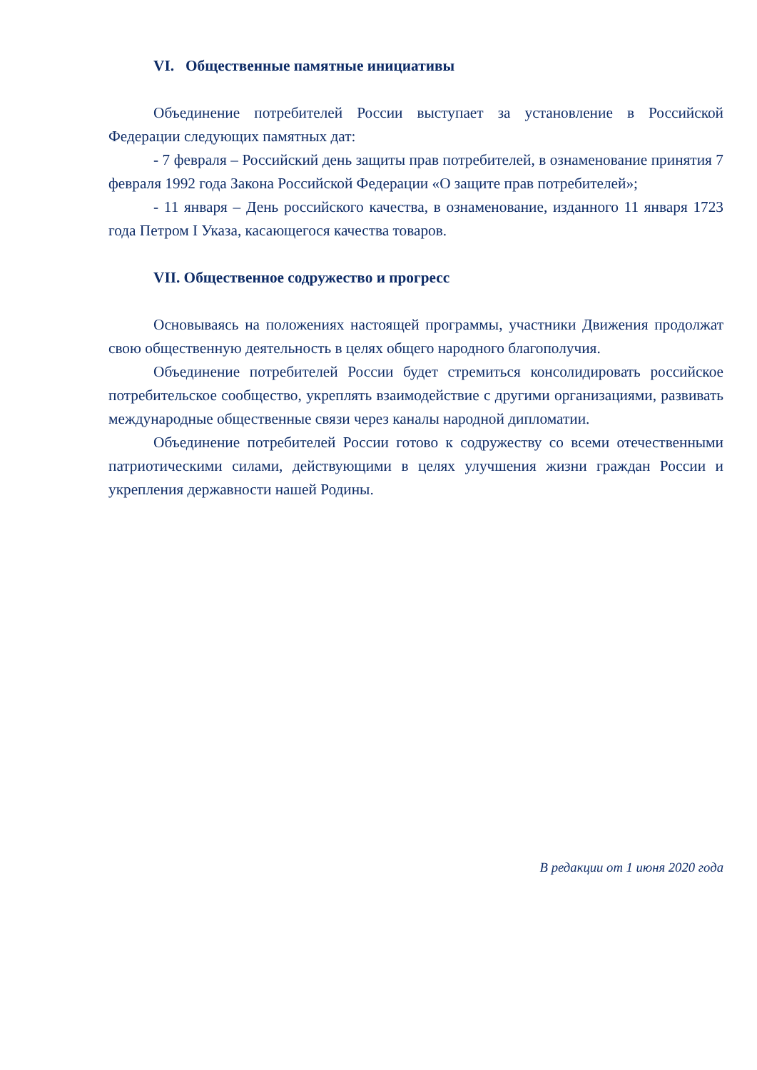VI. Общественные памятные инициативы
Объединение потребителей России выступает за установление в Российской Федерации следующих памятных дат:
- 7 февраля – Российский день защиты прав потребителей, в ознаменование принятия 7 февраля 1992 года Закона Российской Федерации «О защите прав потребителей»;
- 11 января – День российского качества, в ознаменование, изданного 11 января 1723 года Петром I Указа, касающегося качества товаров.
VII. Общественное содружество и прогресс
Основываясь на положениях настоящей программы, участники Движения продолжат свою общественную деятельность в целях общего народного благополучия.
Объединение потребителей России будет стремиться консолидировать российское потребительское сообщество, укреплять взаимодействие с другими организациями, развивать международные общественные связи через каналы народной дипломатии.
Объединение потребителей России готово к содружеству со всеми отечественными патриотическими силами, действующими в целях улучшения жизни граждан России и укрепления державности нашей Родины.
В редакции от 1 июня 2020 года